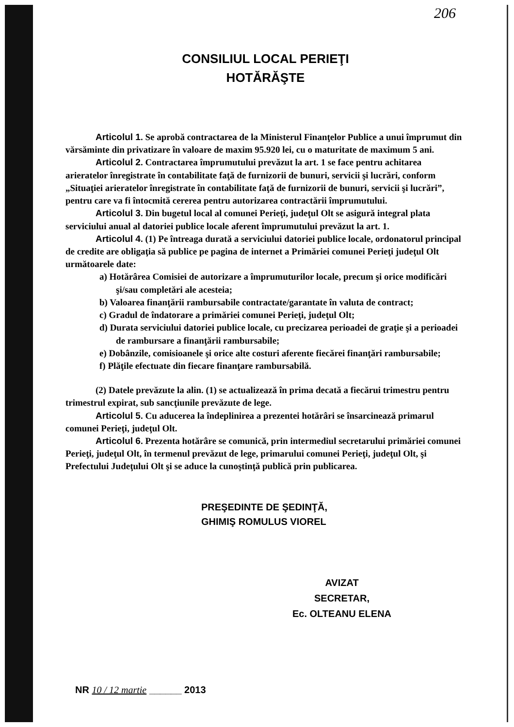206
CONSILIUL LOCAL PERIEŢI
HOTĂRĂŞTE
Articolul 1. Se aprobă contractarea de la Ministerul Finanţelor Publice a unui împrumut din vărsăminte din privatizare în valoare de maxim 95.920 lei, cu o maturitate de maximum 5 ani.
Articolul 2. Contractarea împrumutului prevăzut la art. 1 se face pentru achitarea arieratelor înregistrate în contabilitate faţă de furnizorii de bunuri, servicii şi lucrări, conform „Situaţiei arieratelor înregistrate în contabilitate faţă de furnizorii de bunuri, servicii şi lucrări”, pentru care va fi întocmită cererea pentru autorizarea contractării împrumutului.
Articolul 3. Din bugetul local al comunei Perieţi, judeţul Olt se asigură integral plata serviciului anual al datoriei publice locale aferent împrumutului prevăzut la art. 1.
Articolul 4. (1) Pe întreaga durată a serviciului datoriei publice locale, ordonatorul principal de credite are obligaţia să publice pe pagina de internet a Primăriei comunei Perieţi judeţul Olt următoarele date:
a) Hotărârea Comisiei de autorizare a împrumuturilor locale, precum şi orice modificări şi/sau completări ale acesteia;
b) Valoarea finanţării rambursabile contractate/garantate în valuta de contract;
c) Gradul de îndatorare a primăriei comunei Perieţi, judeţul Olt;
d) Durata serviciului datoriei publice locale, cu precizarea perioadei de graţie şi a perioadei de rambursare a finanţării rambursabile;
e) Dobânzile, comisioanele şi orice alte costuri aferente fiecărei finanţări rambursabile;
f) Plăţile efectuate din fiecare finanţare rambursabilă.
(2) Datele prevăzute la alin. (1) se actualizează în prima decată a fiecărui trimestru pentru trimestrul expirat, sub sancţiunile prevăzute de lege.
Articolul 5. Cu aducerea la îndeplinirea a prezentei hotărâri se însarcinează primarul comunei Perieţi, judeţul Olt.
Articolul 6. Prezenta hotărâre se comunică, prin intermediul secretarului primăriei comunei Perieţi, judeţul Olt, în termenul prevăzut de lege, primarului comunei Perieţi, judeţul Olt, şi Prefectului Judeţului Olt şi se aduce la cunoştinţă publică prin publicarea.
PREŞEDINTE DE ŞEDINŢĂ,
GHIMIŞ ROMULUS VIOREL
AVIZAT
SECRETAR,
Ec. OLTEANU ELENA
NR 10 / 12 martie ______ 2013